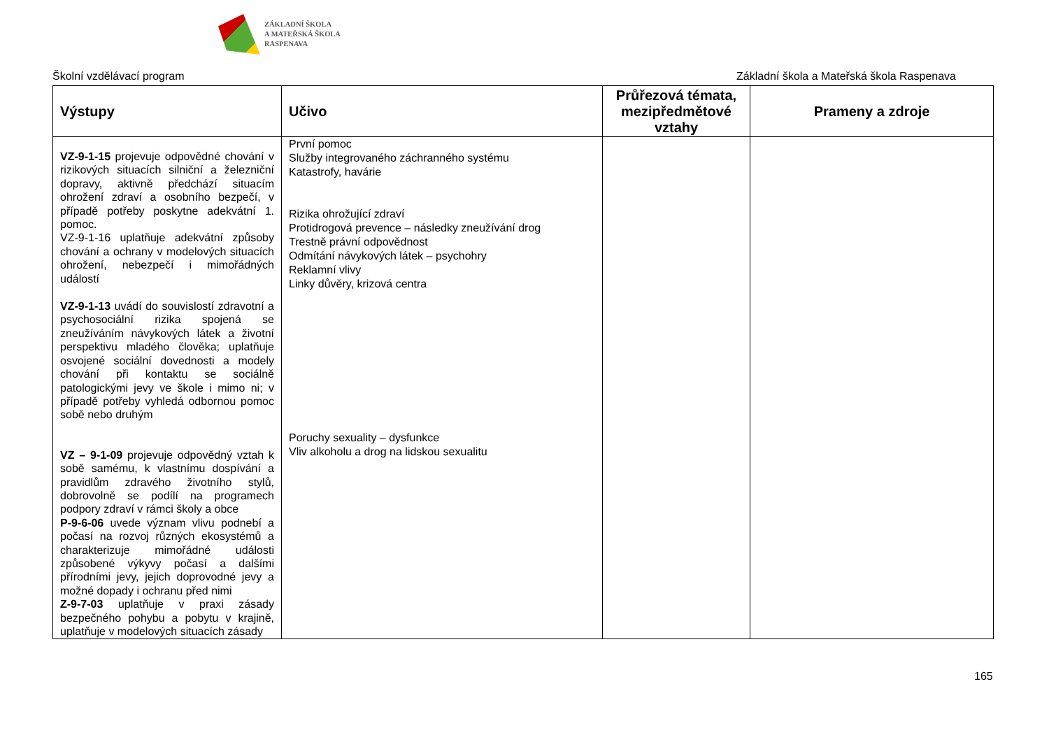ZÁKLADNÍ ŠKOLA
A MATEŘSKÁ ŠKOLA
RASPENAVA
Školní vzdělávací program Základní škola a Mateřská škola Raspenava
| Výstupy | Učivo | Průřezová témata, mezipředmětové vztahy | Prameny a zdroje |
| --- | --- | --- | --- |
| VZ-9-1-15 projevuje odpovědné chování v rizikových situacích silniční a železniční dopravy, aktivně předchází situacím ohrožení zdraví a osobního bezpečí, v případě potřeby poskytne adekvátní 1. pomoc. VZ-9-1-16 uplatňuje adekvátní způsoby chování a ochrany v modelových situacích ohrožení, nebezpečí i mimořádných událostí VZ-9-1-13 uvádí do souvislostí zdravotní a psychosociální rizika spojená se zneužíváním návykových látek a životní perspektivu mladého člověka; uplatňuje osvojené sociální dovednosti a modely chování při kontaktu se sociálně patologickými jevy ve škole i mimo ni; v případě potřeby vyhledá odbornou pomoc sobě nebo druhým VZ – 9-1-09 projevuje odpovědný vztah k sobě samému, k vlastnímu dospívání a pravidlům zdravého životního stylů, dobrovolně se podílí na programech podpory zdraví v rámci školy a obce P-9-6-06 uvede význam vlivu podnebí a počasí na rozvoj různých ekosystémů a charakterizuje mimořádné události způsobené výkyvy počasí a dalšími přírodními jevy, jejich doprovodné jevy a možné dopady i ochranu před nimi Z-9-7-03 uplatňuje v praxi zásady bezpečného pohybu a pobytu v krajině, uplatňuje v modelových situacích zásady | První pomoc Služby integrovaného záchranného systému Katastrofy, havárie Rizika ohrožující zdraví Protidrogová prevence – následky zneužívání drog Trestně právní odpovědnost Odmítání návykových látek – psychohry Reklamní vlivy Linky důvěry, krizová centra Poruchy sexuality – dysfunkce Vliv alkoholu a drog na lidskou sexualitu | | |
165